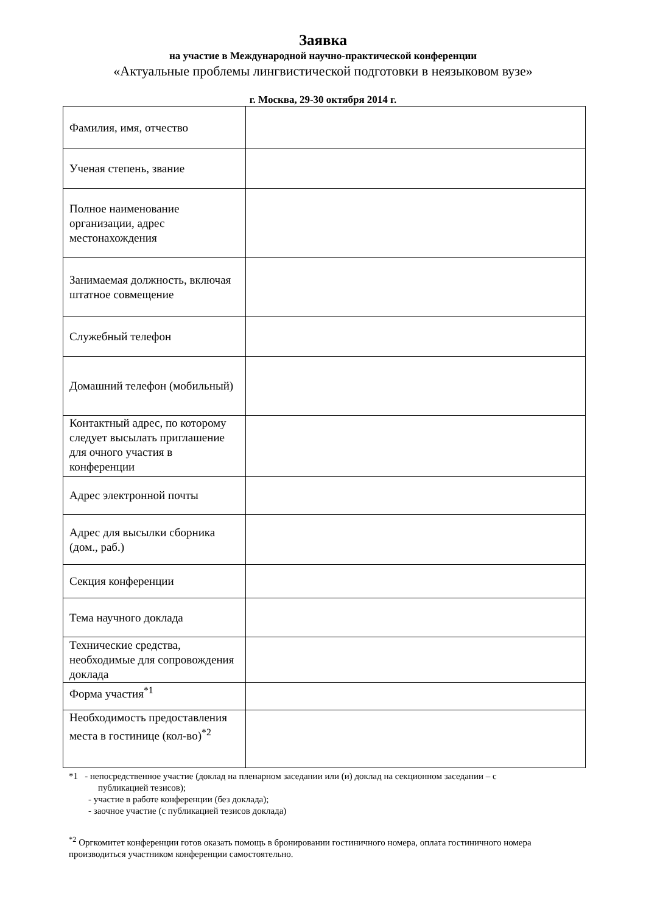Заявка
на участие в Международной научно-практической конференции
«Актуальные проблемы лингвистической подготовки в неязыковом вузе»
г. Москва, 29-30 октября 2014 г.
| Фамилия, имя, отчество | |
| Ученая степень, звание | |
| Полное наименование организации, адрес местонахождения | |
| Занимаемая должность, включая штатное совмещение | |
| Служебный телефон | |
| Домашний телефон (мобильный) | |
| Контактный адрес, по которому следует высылать приглашение для очного участия в конференции | |
| Адрес электронной почты | |
| Адрес для высылки сборника (дом., раб.) | |
| Секция конференции | |
| Тема научного доклада | |
| Технические средства, необходимые для сопровождения доклада | |
| Форма участия<sup>*1</sup> | |
| Необходимость предоставления места в гостинице (кол-во)<sup>*2</sup> | |
*1 - непосредственное участие (доклад на пленарном заседании или (и) доклад на секционном заседании – с
публикацией тезисов);
- участие в работе конференции (без доклада);
- заочное участие (с публикацией тезисов доклада)
<sup>*2</sup> Оргкомитет конференции готов оказать помощь в бронировании гостиничного номера, оплата гостиничного номера производиться участником конференции самостоятельно.